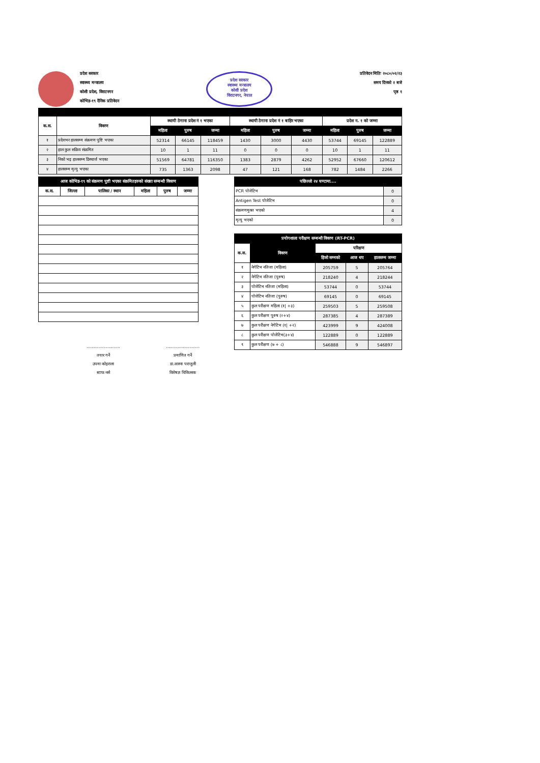प्रदेश सरकार
स्वास्थ्य मन्त्रालय
कोशी प्रदेश, विराटनगर
कोभिड-१९ दैनिक प्रतिवेदन
प्रदेश सरकार
स्वास्थ्य मन्त्रालय
कोशी प्रदेश
विराटनगर, नेपाल
प्रतिवेदन मितिः २०८०/०२/२३
समय दिनको २ बजे
पृष्ठ १
| क.स. | विवरण | स्थायी ठेगाना प्रदेश नं १ भएका | | | स्थायी ठेगाना प्रदेश नं १ बाहिर भएका | | | प्रदेश न. १ को जम्मा | | |
| --- | --- | --- | --- | --- | --- | --- | --- | --- | --- | --- |
| | | महिला | पुरुष | जम्मा | महिला | पुरुष | जम्मा | महिला | पुरुष | जम्मा |
| १ | प्रदेशभर हालसम्म संक्रमण पुष्टि भएका | 52314 | 66145 | 118459 | 1430 | 3000 | 4430 | 53744 | 69145 | 122889 |
| २ | हाल कुल सक्रिय संक्रमित | 10 | 1 | 11 | 0 | 0 | 0 | 10 | 1 | 11 |
| ३ | निको भइ हालसम्म डिस्चार्ज भएका | 51569 | 64781 | 116350 | 1383 | 2879 | 4262 | 52952 | 67660 | 120612 |
| ४ | हालसम्म मृत्यु भएका | 735 | 1363 | 2098 | 47 | 121 | 168 | 782 | 1484 | 2266 |
| आज कोभिड-१९ को संक्रमण पुष्टी भएका संक्रमितहरुको संख्या सम्बन्धी विवरण | | | | | |
| --- | --- | --- | --- | --- | --- |
| क.स. | जिल्ला | पालिका / स्थान | महिला | पुरुष | जम्मा |
..........................
तयार गर्ने
उपमा कोइराला
स्टाफ नर्स
..........................
प्रमाणित गर्ने
डा.आस्ना पराजुली
विशेषज्ञ चिकित्सक
| पछिल्लो २४ घण्टामा.... | |
| --- | --- |
| PCR पोजेटिभ | 0 |
| Antigen Test पोजेटिभ | 0 |
| संक्रमणमुक्त भएको | 4 |
| मृत्यु भएको | 0 |
| प्रयोगशाला परीक्षण सम्बन्धी विवरण (RT-PCR) | | | | |
| --- | --- | --- | --- | --- |
| क.स. | विवरण | परिक्षण | | |
| | | हिजो सम्मको | आज थप | हालसम्म जम्मा |
| १ | नेगेटिभ नतिजा (महिला) | 205759 | 5 | 205764 |
| २ | नेगेटिभ नतिजा (पुरुष) | 218240 | 4 | 218244 |
| ३ | पोजेटिभ नतिजा (महिला) | 53744 | 0 | 53744 |
| ४ | पोजेटिभ नतिजा (पुरुष) | 69145 | 0 | 69145 |
| ५ | कुल परीक्षण महिला (१/ +३) | 259503 | 5 | 259508 |
| ६ | कुल परीक्षण पुरुष (२+४) | 287385 | 4 | 287389 |
| ७ | कुल परीक्षण नेगेटिभ (१/ +२) | 423999 | 9 | 424008 |
| ८ | कुल परीक्षण पोजेटिभ(३+४) | 122889 | 0 | 122889 |
| ९ | कुल परीक्षण (७ + ८) | 546888 | 9 | 546897 |